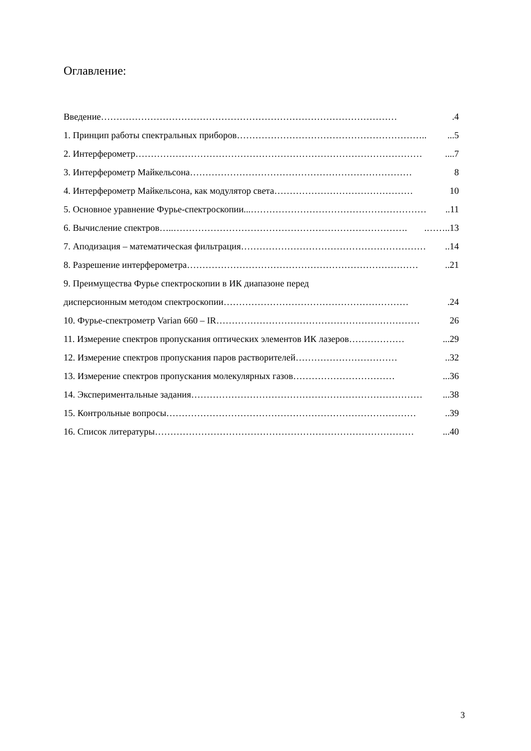Оглавление:
Введение …………………………………………………………………………………….4
1. Принцип работы спектральных приборов …………………………………………………….....5
2. Интерферометр …………………………………………………………………………………....7
3. Интерферометр Майкельсона ……………………………………………………………… 8
4. Интерферометр Майкельсона, как модулятор света ……………………………………… 10
5. Основное уравнение Фурье-спектроскопии... …………………………………………………..11
6. Вычисление спектров….. …………………………………………………………………..……..13
7. Аподизация – математическая фильтрация ……………………………………………………..14
8. Разрешение интерферометра …………………………………………………………………..21
9. Преимущества Фурье спектроскопии в ИК диапазоне перед
дисперсионным методом спектроскопии …………………………………………………….24
10. Фурье-спектрометр Varian 660 – IR ………………………………………………………… 26
11. Измерение спектров пропускания оптических элементов ИК лазеров ………………...29
12. Измерение спектров пропускания паров растворителей ……………………………..32
13. Измерение спектров пропускания молекулярных газов ……………………………...36
14. Экспериментальные задания …………………………………………………………………...38
15. Контрольные вопросы ………………………………………………………………………..39
16. Список литературы …………………………………………………………………………...40
3